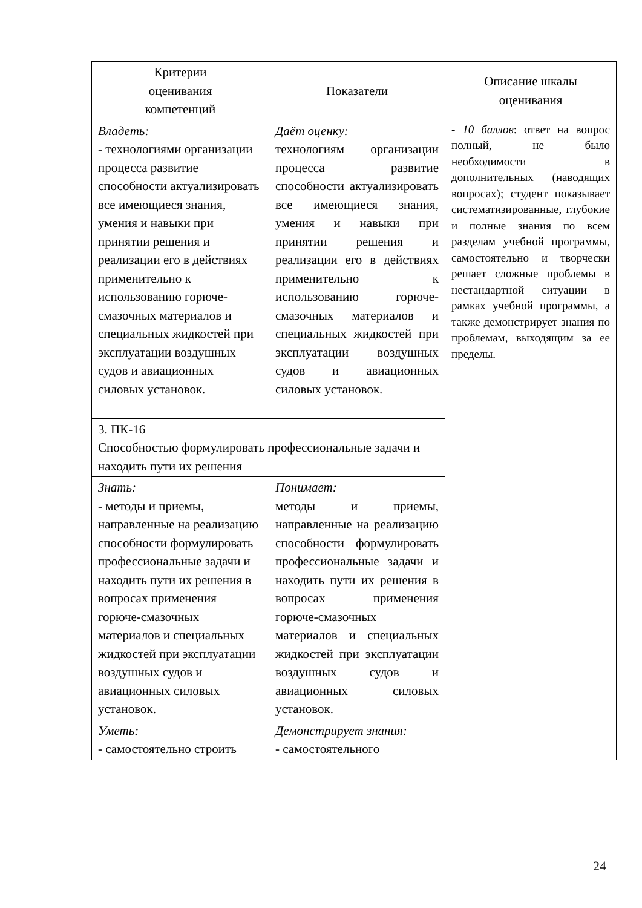| Критерии оценивания компетенций | Показатели | Описание шкалы оценивания |
| --- | --- | --- |
| Владеть: - технологиями организации процесса развитие способности актуализировать все имеющиеся знания, умения и навыки при принятии решения и реализации его в действиях применительно к использованию горюче-смазочных материалов и специальных жидкостей при эксплуатации воздушных судов и авиационных силовых установок. | Даёт оценку: технологиям организации процесса развитие способности актуализировать все имеющиеся знания, умения и навыки при принятии решения и реализации его в действиях применительно к использованию горюче-смазочных материалов и специальных жидкостей при эксплуатации воздушных судов и авиационных силовых установок. | - 10 баллов : ответ на вопрос полный, не было необходимости в дополнительных (наводящих вопросах); студент показывает систематизированные, глубокие и полные знания по всем разделам учебной программы, самостоятельно и творчески решает сложные проблемы в нестандартной ситуации в рамках учебной программы, а также демонстрирует знания по проблемам, выходящим за ее пределы. |
| 3. ПК-16 Способностью формулировать профессиональные задачи и находить пути их решения | | |
| Знать: - методы и приемы, направленные на реализацию способности формулировать профессиональные задачи и находить пути их решения в вопросах применения горюче-смазочных материалов и специальных жидкостей при эксплуатации воздушных судов и авиационных силовых установок. | Понимает: методы и приемы, направленные на реализацию способности формулировать профессиональные задачи и находить пути их решения в вопросах применения горюче-смазочных материалов и специальных жидкостей при эксплуатации воздушных судов и авиационных силовых установок. | |
| Уметь: - самостоятельно строить | Демонстрирует знания: - самостоятельного | |
24